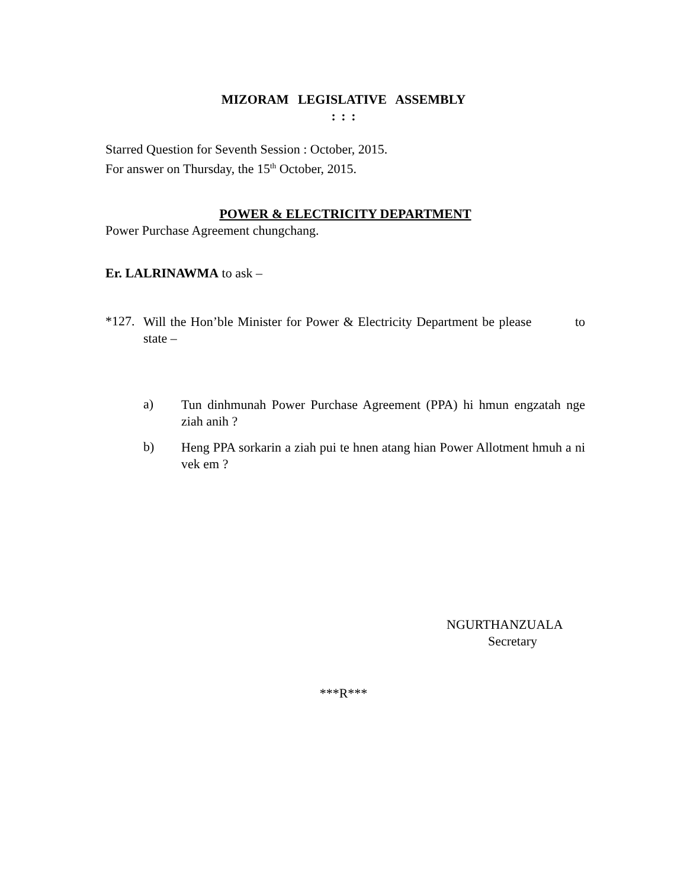MIZORAM LEGISLATIVE ASSEMBLY
: : :
Starred Question for Seventh Session : October, 2015.
For answer on Thursday, the 15<sup>th</sup> October, 2015.
POWER & ELECTRICITY DEPARTMENT
Power Purchase Agreement chungchang.
Er. LALRINAWMA to ask –
*127.
Will the Hon’ble Minister for Power & Electricity Department be please to state –
a)
Tun dinhmunah Power Purchase Agreement (PPA) hi hmun engzatah nge ziah anih ?
b)
Heng PPA sorkarin a ziah pui te hnen atang hian Power Allotment hmuh a ni vek em ?
NGURTHANZUALA
Secretary
***R***